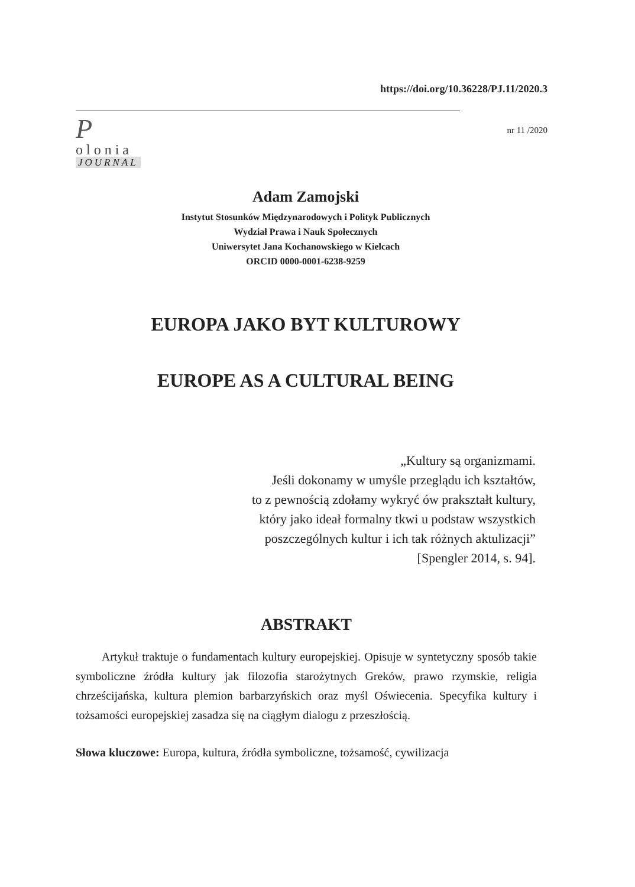https://doi.org/10.36228/PJ.11/2020.3
P
olonia
JOURNAL
nr 11 /2020
Adam Zamojski
Instytut Stosunków Międzynarodowych i Polityk Publicznych
Wydział Prawa i Nauk Społecznych
Uniwersytet Jana Kochanowskiego w Kielcach
ORCID 0000-0001-6238-9259
EUROPA JAKO BYT KULTUROWY
EUROPE AS A CULTURAL BEING
„Kultury są organizmami.
Jeśli dokonamy w umyśle przeglądu ich kształtów,
to z pewnością zdołamy wykryć ów prakształt kultury,
który jako ideał formalny tkwi u podstaw wszystkich
poszczególnych kultur i ich tak różnych aktulizacji”
[Spengler 2014, s. 94].
ABSTRAKT
Artykuł traktuje o fundamentach kultury europejskiej. Opisuje w syntetyczny sposób takie symboliczne źródła kultury jak filozofia starożytnych Greków, prawo rzymskie, religia chrześcijańska, kultura plemion barbarzyńskich oraz myśl Oświecenia. Specyfika kultury i tożsamości europejskiej zasadza się na ciągłym dialogu z przeszłością.
Słowa kluczowe: Europa, kultura, źródła symboliczne, tożsamość, cywilizacja